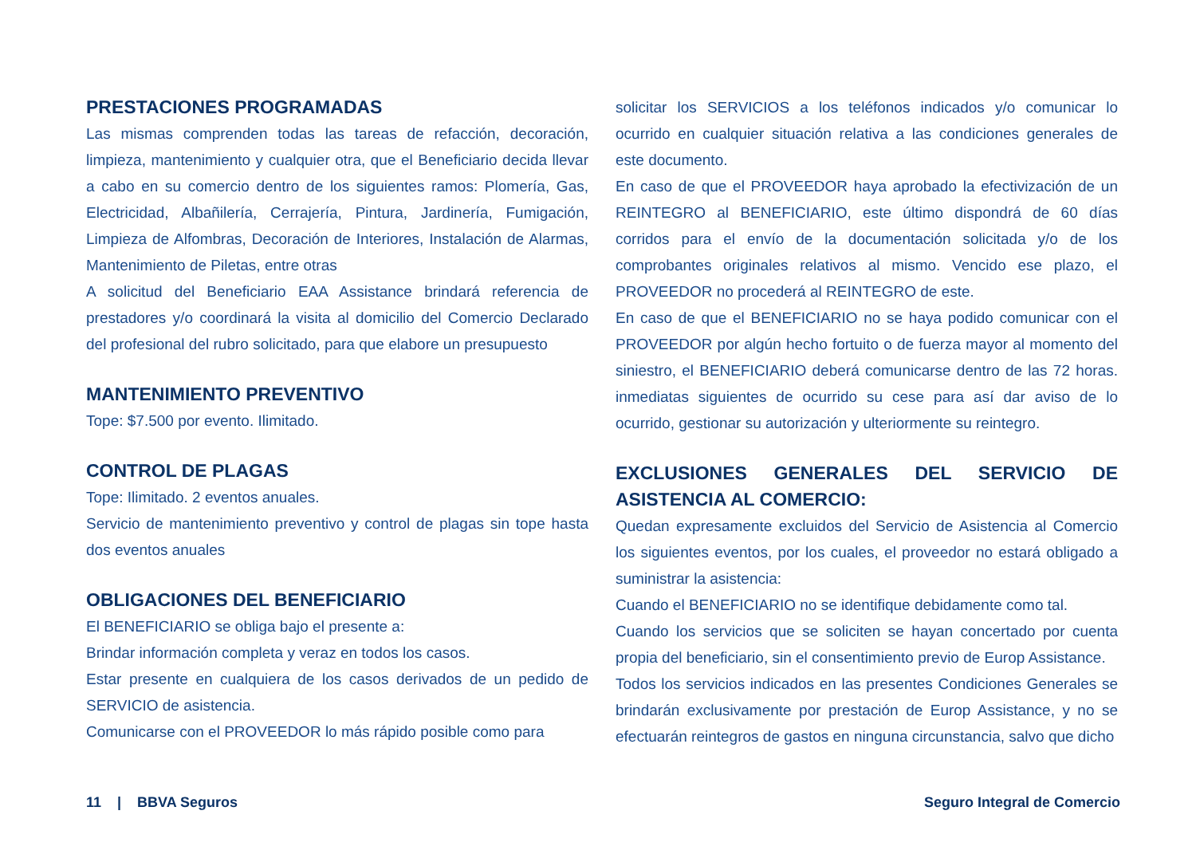PRESTACIONES PROGRAMADAS
Las mismas comprenden todas las tareas de refacción, decoración, limpieza, mantenimiento y cualquier otra, que el Beneficiario decida llevar a cabo en su comercio dentro de los siguientes ramos: Plomería, Gas, Electricidad, Albañilería, Cerrajería, Pintura, Jardinería, Fumigación, Limpieza de Alfombras, Decoración de Interiores, Instalación de Alarmas, Mantenimiento de Piletas, entre otras
A solicitud del Beneficiario EAA Assistance brindará referencia de prestadores y/o coordinará la visita al domicilio del Comercio Declarado del profesional del rubro solicitado, para que elabore un presupuesto
MANTENIMIENTO PREVENTIVO
Tope: $7.500 por evento. Ilimitado.
CONTROL DE PLAGAS
Tope: Ilimitado. 2 eventos anuales.
Servicio de mantenimiento preventivo y control de plagas sin tope hasta dos eventos anuales
OBLIGACIONES DEL BENEFICIARIO
El BENEFICIARIO se obliga bajo el presente a:
Brindar información completa y veraz en todos los casos.
Estar presente en cualquiera de los casos derivados de un pedido de SERVICIO de asistencia.
Comunicarse con el PROVEEDOR lo más rápido posible como para
solicitar los SERVICIOS a los teléfonos indicados y/o comunicar lo ocurrido en cualquier situación relativa a las condiciones generales de este documento.
En caso de que el PROVEEDOR haya aprobado la efectivización de un REINTEGRO al BENEFICIARIO, este último dispondrá de 60 días corridos para el envío de la documentación solicitada y/o de los comprobantes originales relativos al mismo. Vencido ese plazo, el PROVEEDOR no procederá al REINTEGRO de este.
En caso de que el BENEFICIARIO no se haya podido comunicar con el PROVEEDOR por algún hecho fortuito o de fuerza mayor al momento del siniestro, el BENEFICIARIO deberá comunicarse dentro de las 72 horas. inmediatas siguientes de ocurrido su cese para así dar aviso de lo ocurrido, gestionar su autorización y ulteriormente su reintegro.
EXCLUSIONES GENERALES DEL SERVICIO DE ASISTENCIA AL COMERCIO:
Quedan expresamente excluidos del Servicio de Asistencia al Comercio los siguientes eventos, por los cuales, el proveedor no estará obligado a suministrar la asistencia:
Cuando el BENEFICIARIO no se identifique debidamente como tal.
Cuando los servicios que se soliciten se hayan concertado por cuenta propia del beneficiario, sin el consentimiento previo de Europ Assistance.
Todos los servicios indicados en las presentes Condiciones Generales se brindarán exclusivamente por prestación de Europ Assistance, y no se efectuarán reintegros de gastos en ninguna circunstancia, salvo que dicho
11 | BBVA Seguros Seguro Integral de Comercio